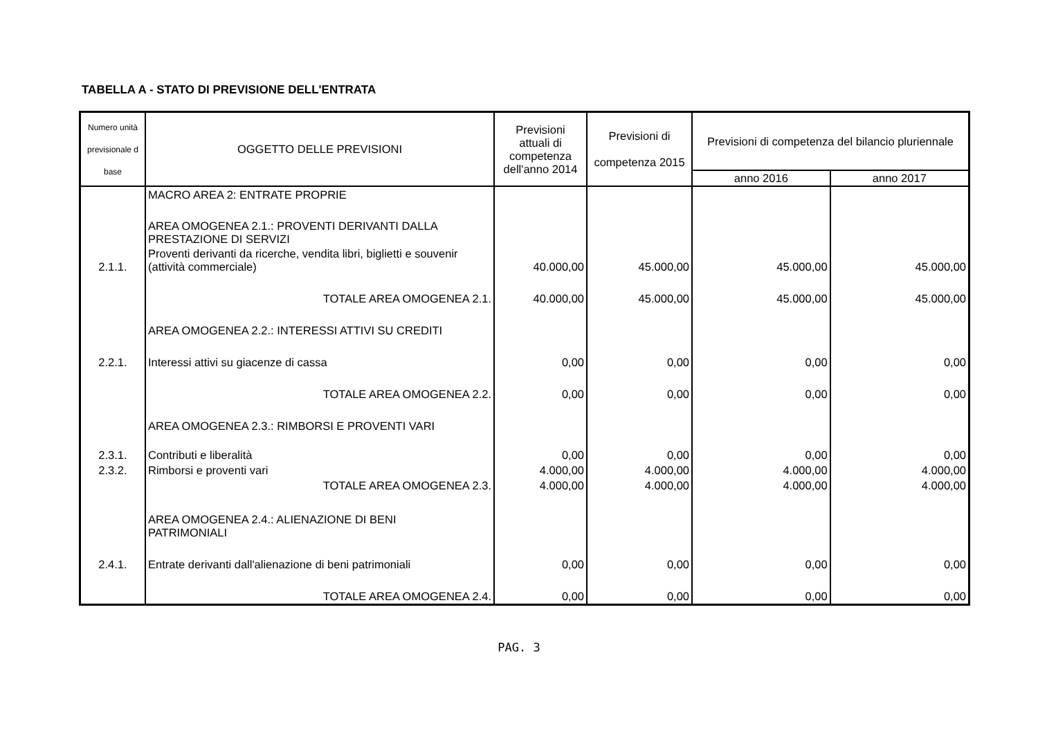TABELLA A - STATO DI PREVISIONE DELL'ENTRATA
| Numero unità previsionale d base | OGGETTO DELLE PREVISIONI | Previsioni attuali di competenza dell'anno 2014 | Previsioni di competenza 2015 | Previsioni di competenza del bilancio pluriennale | |
| --- | --- | --- | --- | --- | --- |
| | | | | anno 2016 | anno 2017 |
| | MACRO AREA 2: ENTRATE PROPRIE | | | | |
| | AREA OMOGENEA 2.1.: PROVENTI DERIVANTI DALLA PRESTAZIONE DI SERVIZI | | | | |
| 2.1.1. | Proventi derivanti da ricerche, vendita libri, biglietti e souvenir (attività commerciale) | 40.000,00 | 45.000,00 | 45.000,00 | 45.000,00 |
| | TOTALE AREA OMOGENEA 2.1. | 40.000,00 | 45.000,00 | 45.000,00 | 45.000,00 |
| | AREA OMOGENEA 2.2.: INTERESSI ATTIVI SU CREDITI | | | | |
| 2.2.1. | Interessi attivi su giacenze di cassa | 0,00 | 0,00 | 0,00 | 0,00 |
| | TOTALE AREA OMOGENEA 2.2. | 0,00 | 0,00 | 0,00 | 0,00 |
| | AREA OMOGENEA 2.3.: RIMBORSI E PROVENTI VARI | | | | |
| 2.3.1. | Contributi e liberalità | 0,00 | 0,00 | 0,00 | 0,00 |
| 2.3.2. | Rimborsi e proventi vari | 4.000,00 | 4.000,00 | 4.000,00 | 4.000,00 |
| | TOTALE AREA OMOGENEA 2.3. | 4.000,00 | 4.000,00 | 4.000,00 | 4.000,00 |
| | AREA OMOGENEA 2.4.: ALIENAZIONE DI BENI PATRIMONIALI | | | | |
| 2.4.1. | Entrate derivanti dall'alienazione di beni patrimoniali | 0,00 | 0,00 | 0,00 | 0,00 |
| | TOTALE AREA OMOGENEA 2.4. | 0,00 | 0,00 | 0,00 | 0,00 |
PAG. 3